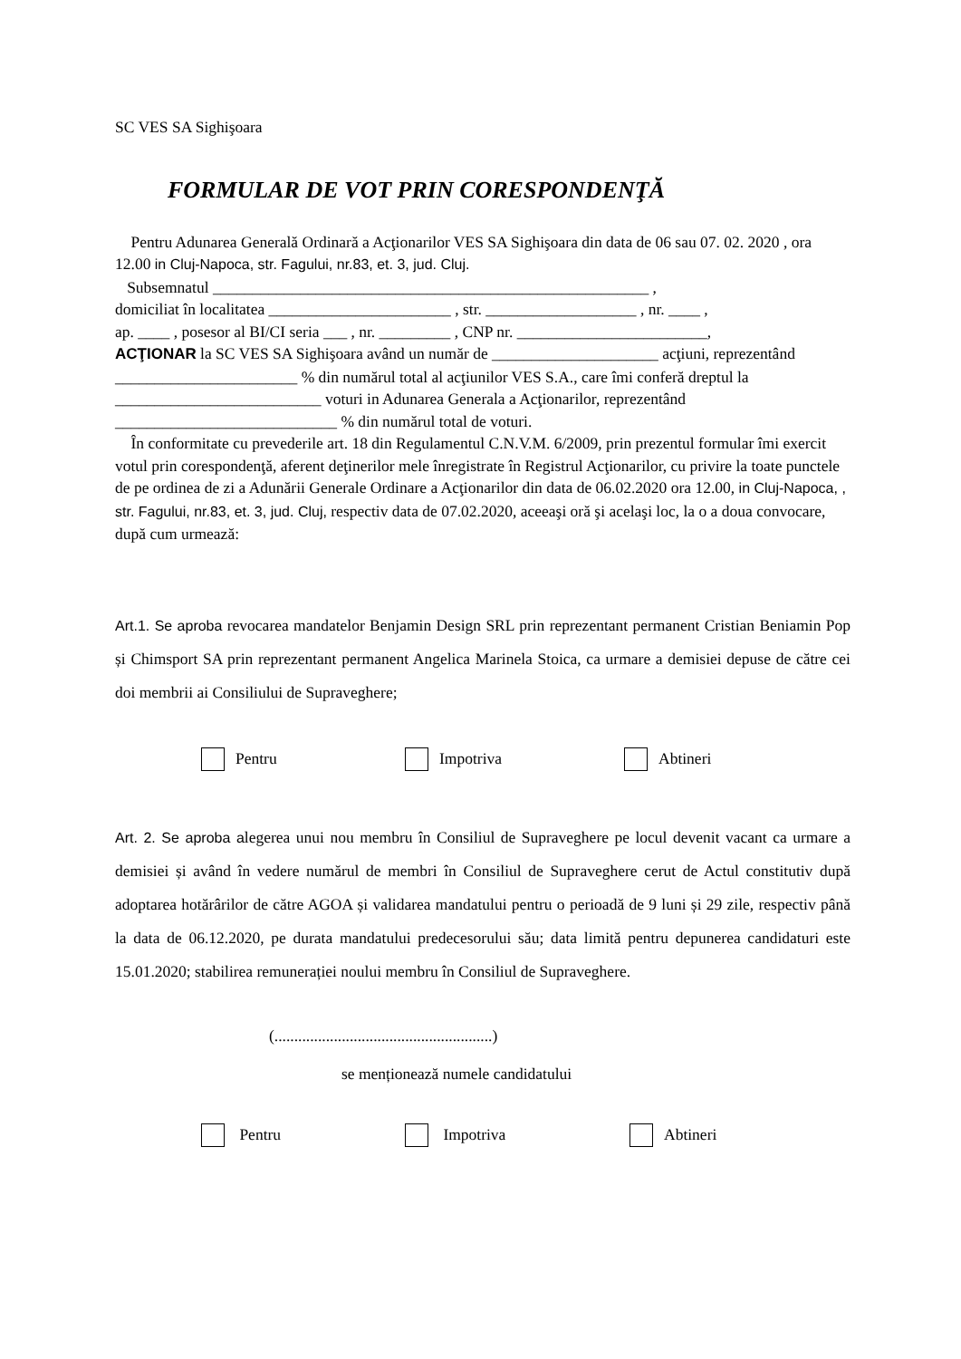SC VES SA Sighişoara
FORMULAR DE VOT PRIN CORESPONDENŢĂ
Pentru Adunarea Generală Ordinară a Acţionarilor VES SA Sighişoara din data de 06 sau 07. 02. 2020 , ora 12.00 in Cluj-Napoca, str. Fagului, nr.83, et. 3, jud. Cluj.
Subsemnatul _______________________________________________________ ,
domiciliat în localitatea _______________________ , str. ___________________ , nr. ____ ,
ap. ____ , posesor al BI/CI seria ___ , nr. _________ , CNP nr. ________________________,
ACŢIONAR la SC VES SA Sighişoara având un număr de _____________________ acţiuni, reprezentând _______________________ % din numărul total al acţiunilor VES S.A., care îmi conferă dreptul la __________________________ voturi in Adunarea Generala a Acţionarilor, reprezentând ____________________________ % din numărul total de voturi.
În conformitate cu prevederile art. 18 din Regulamentul C.N.V.M. 6/2009, prin prezentul formular îmi exercit votul prin corespondenţă, aferent deţinerilor mele înregistrate în Registrul Acţionarilor, cu privire la toate punctele de pe ordinea de zi a Adunării Generale Ordinare a Acţionarilor din data de 06.02.2020 ora 12.00, in Cluj-Napoca, , str. Fagului, nr.83, et. 3, jud. Cluj, respectiv data de 07.02.2020, aceeaşi oră şi acelaşi loc, la o a doua convocare, după cum urmează:
Art.1. Se aproba revocarea mandatelor Benjamin Design SRL prin reprezentant permanent Cristian Beniamin Pop și Chimsport SA prin reprezentant permanent Angelica Marinela Stoica, ca urmare a demisiei depuse de către cei doi membrii ai Consiliului de Supraveghere;
Pentru Impotriva Abtineri
Art. 2. Se aproba alegerea unui nou membru în Consiliul de Supraveghere pe locul devenit vacant ca urmare a demisiei și având în vedere numărul de membri în Consiliul de Supraveghere cerut de Actul constitutiv după adoptarea hotărârilor de către AGOA și validarea mandatului pentru o perioadă de 9 luni și 29 zile, respectiv până la data de 06.12.2020, pe durata mandatului predecesorului său; data limită pentru depunerea candidaturi este 15.01.2020; stabilirea remunerației noului membru în Consiliul de Supraveghere.
(.......................................................)
se menționează numele candidatului
Pentru Impotriva Abtineri